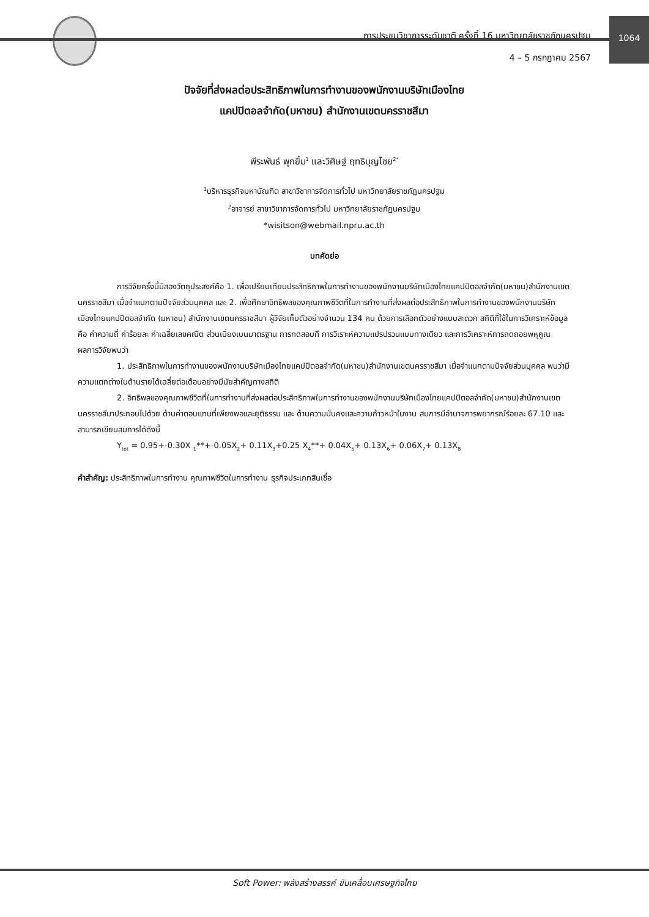การประชุมวิชาการระดับชาติ ครั้งที่ 16 มหาวิทยาลัยราชภัฏนครปฐม
4 – 5 กรกฎาคม 2567
1064
ปัจจัยที่ส่งผลต่อประสิทธิภาพในการทำงานของพนักงานบริษัทเมืองไทย
แคปปิตอลจำกัด(มหาชน) สำนักงานเขตนครราชสีมา
พีระพันธ์ พุกยิ้ม<sup>1</sup> และวิศิษฐ์ ฤทธิบุญไชย<sup>2*</sup>
<sup>1</sup> บริหารธุรกิจมหาบัณฑิต สาขาวิชาการจัดการทั่วไป มหาวิทยาลัยราชภัฏนครปฐม
<sup>2</sup> อาจารย์ สาขาวิชาการจัดการทั่วไป มหาวิทยาลัยราชภัฏนครปฐม
*wisitson@webmail.npru.ac.th
บทคัดย่อ
การวิจัยครั้งนี้มีสองวัตถุประสงค์คือ 1. เพื่อเปรียบเทียบประสิทธิภาพในการทำงานของพนักงานบริษัทเมืองไทยแคปปิตอลจำกัด(มหาชน)สำนักงานเขตนครราชสีมา เมื่อจำแนกตามปัจจัยส่วนบุคคล และ 2. เพื่อศึกษาอิทธิพลของคุณภาพชีวิตที่ในการทำงานที่ส่งผลต่อประสิทธิภาพในการทำงานของพนักงานบริษัทเมืองไทยแคปปิตอลจำกัด (มหาชน) สำนักงานเขตนครราชสีมา ผู้วิจัยเก็บตัวอย่างจำนวน 134 คน ด้วยการเลือกตัวอย่างแบบสะดวก สถิติที่ใช้ในการวิเคราะห์ข้อมูล คือ ค่าความถี่ ค่าร้อยละ ค่าเฉลี่ยเลขคณิต ส่วนเบี่ยงเบนมาตรฐาน การทดสอบที การวิเราะห์ความแปรปรวนแบบทางเดียว และการวิเคราะห์การถดถอยพหุคูณ
ผลการวิจัยพบว่า
1. ประสิทธิภาพในการทำงานของพนักงานบริษัทเมืองไทยแคปปิตอลจำกัด(มหาชน)สำนักงานเขตนครราชสีมา เมื่อจำแนกตามปัจจัยส่วนบุคคล พบว่ามีความแตกต่างในด้านรายได้เฉลี่ยต่อเดือนอย่างมีนัยสำคัญทางสถิติ
2. อิทธิพลของคุณภาพชีวิตที่ในการทำงานที่ส่งผลต่อประสิทธิภาพในการทำงานของพนักงานบริษัทเมืองไทยแคปปิตอลจำกัด(มหาชน)สำนักงานเขตนครราชสีมาประกอบไปด้วย ด้านค่าตอบแทนที่เพียงพอและยุติธรรม และ ด้านความมั่นคงและความก้าวหน้าในงาน สมการมีอำนาจการพยากรณ์ร้อยละ 67.10 และสามารถเขียนสมการได้ดังนี้
Y<sub>tot</sub> = 0.95+-0.30X <sub>1</sub>**+-0.05X<sub>2</sub>+ 0.11X<sub>3</sub>+0.25 X<sub>4</sub>**+ 0.04X<sub>5</sub>+ 0.13X<sub>6</sub>+ 0.06X<sub>7</sub>+ 0.13X<sub>8</sub>
คำสำคัญ: ประสิทธิภาพในการทำงาน คุณภาพชีวิตในการทำงาน ธุรกิจประเภทสินเชื่อ
Soft Power: พลังสร้างสรรค์ ขับเคลื่อนเศรษฐกิจไทย